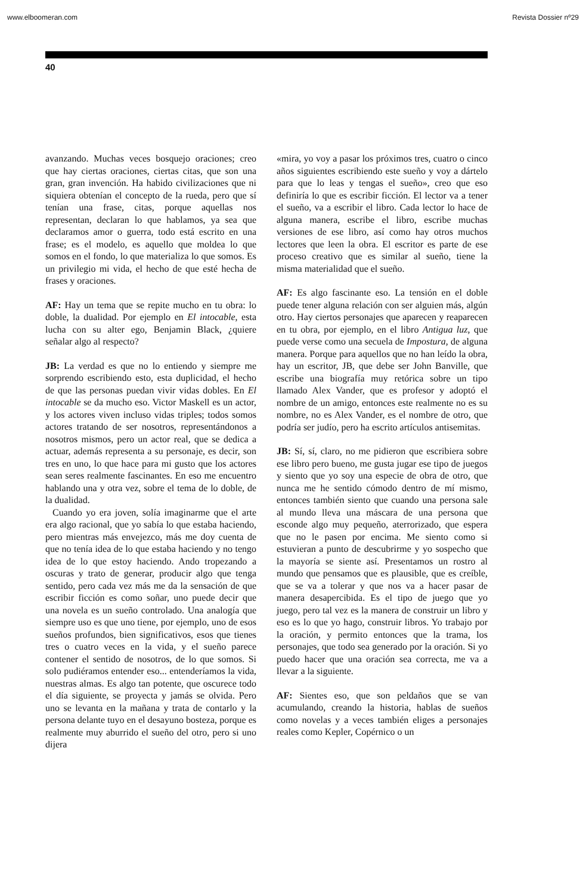www.elboomeran.com Revista Dossier nº29
40
avanzando. Muchas veces bosquejo oraciones; creo que hay ciertas oraciones, ciertas citas, que son una gran, gran invención. Ha habido civilizaciones que ni siquiera obtenían el concepto de la rueda, pero que sí tenían una frase, citas, porque aquellas nos representan, declaran lo que hablamos, ya sea que declaramos amor o guerra, todo está escrito en una frase; es el modelo, es aquello que moldea lo que somos en el fondo, lo que materializa lo que somos. Es un privilegio mi vida, el hecho de que esté hecha de frases y oraciones.
AF: Hay un tema que se repite mucho en tu obra: lo doble, la dualidad. Por ejemplo en El intocable, esta lucha con su alter ego, Benjamin Black, ¿quiere señalar algo al respecto?
JB: La verdad es que no lo entiendo y siempre me sorprendo escribiendo esto, esta duplicidad, el hecho de que las personas puedan vivir vidas dobles. En El intocable se da mucho eso. Victor Maskell es un actor, y los actores viven incluso vidas triples; todos somos actores tratando de ser nosotros, representándonos a nosotros mismos, pero un actor real, que se dedica a actuar, además representa a su personaje, es decir, son tres en uno, lo que hace para mi gusto que los actores sean seres realmente fascinantes. En eso me encuentro hablando una y otra vez, sobre el tema de lo doble, de la dualidad.
Cuando yo era joven, solía imaginarme que el arte era algo racional, que yo sabía lo que estaba haciendo, pero mientras más envejezco, más me doy cuenta de que no tenía idea de lo que estaba haciendo y no tengo idea de lo que estoy haciendo. Ando tropezando a oscuras y trato de generar, producir algo que tenga sentido, pero cada vez más me da la sensación de que escribir ficción es como soñar, uno puede decir que una novela es un sueño controlado. Una analogía que siempre uso es que uno tiene, por ejemplo, uno de esos sueños profundos, bien significativos, esos que tienes tres o cuatro veces en la vida, y el sueño parece contener el sentido de nosotros, de lo que somos. Si solo pudiéramos entender eso... entenderíamos la vida, nuestras almas. Es algo tan potente, que oscurece todo el día siguiente, se proyecta y jamás se olvida. Pero uno se levanta en la mañana y trata de contarlo y la persona delante tuyo en el desayuno bosteza, porque es realmente muy aburrido el sueño del otro, pero si uno dijera
«mira, yo voy a pasar los próximos tres, cuatro o cinco años siguientes escribiendo este sueño y voy a dártelo para que lo leas y tengas el sueño», creo que eso definiría lo que es escribir ficción. El lector va a tener el sueño, va a escribir el libro. Cada lector lo hace de alguna manera, escribe el libro, escribe muchas versiones de ese libro, así como hay otros muchos lectores que leen la obra. El escritor es parte de ese proceso creativo que es similar al sueño, tiene la misma materialidad que el sueño.
AF: Es algo fascinante eso. La tensión en el doble puede tener alguna relación con ser alguien más, algún otro. Hay ciertos personajes que aparecen y reaparecen en tu obra, por ejemplo, en el libro Antigua luz, que puede verse como una secuela de Impostura, de alguna manera. Porque para aquellos que no han leído la obra, hay un escritor, JB, que debe ser John Banville, que escribe una biografía muy retórica sobre un tipo llamado Alex Vander, que es profesor y adoptó el nombre de un amigo, entonces este realmente no es su nombre, no es Alex Vander, es el nombre de otro, que podría ser judío, pero ha escrito artículos antisemitas.
JB: Sí, sí, claro, no me pidieron que escribiera sobre ese libro pero bueno, me gusta jugar ese tipo de juegos y siento que yo soy una especie de obra de otro, que nunca me he sentido cómodo dentro de mí mismo, entonces también siento que cuando una persona sale al mundo lleva una máscara de una persona que esconde algo muy pequeño, aterrorizado, que espera que no le pasen por encima. Me siento como si estuvieran a punto de descubrirme y yo sospecho que la mayoría se siente así. Presentamos un rostro al mundo que pensamos que es plausible, que es creíble, que se va a tolerar y que nos va a hacer pasar de manera desapercibida. Es el tipo de juego que yo juego, pero tal vez es la manera de construir un libro y eso es lo que yo hago, construir libros. Yo trabajo por la oración, y permito entonces que la trama, los personajes, que todo sea generado por la oración. Si yo puedo hacer que una oración sea correcta, me va a llevar a la siguiente.
AF: Sientes eso, que son peldaños que se van acumulando, creando la historia, hablas de sueños como novelas y a veces también eliges a personajes reales como Kepler, Copérnico o un